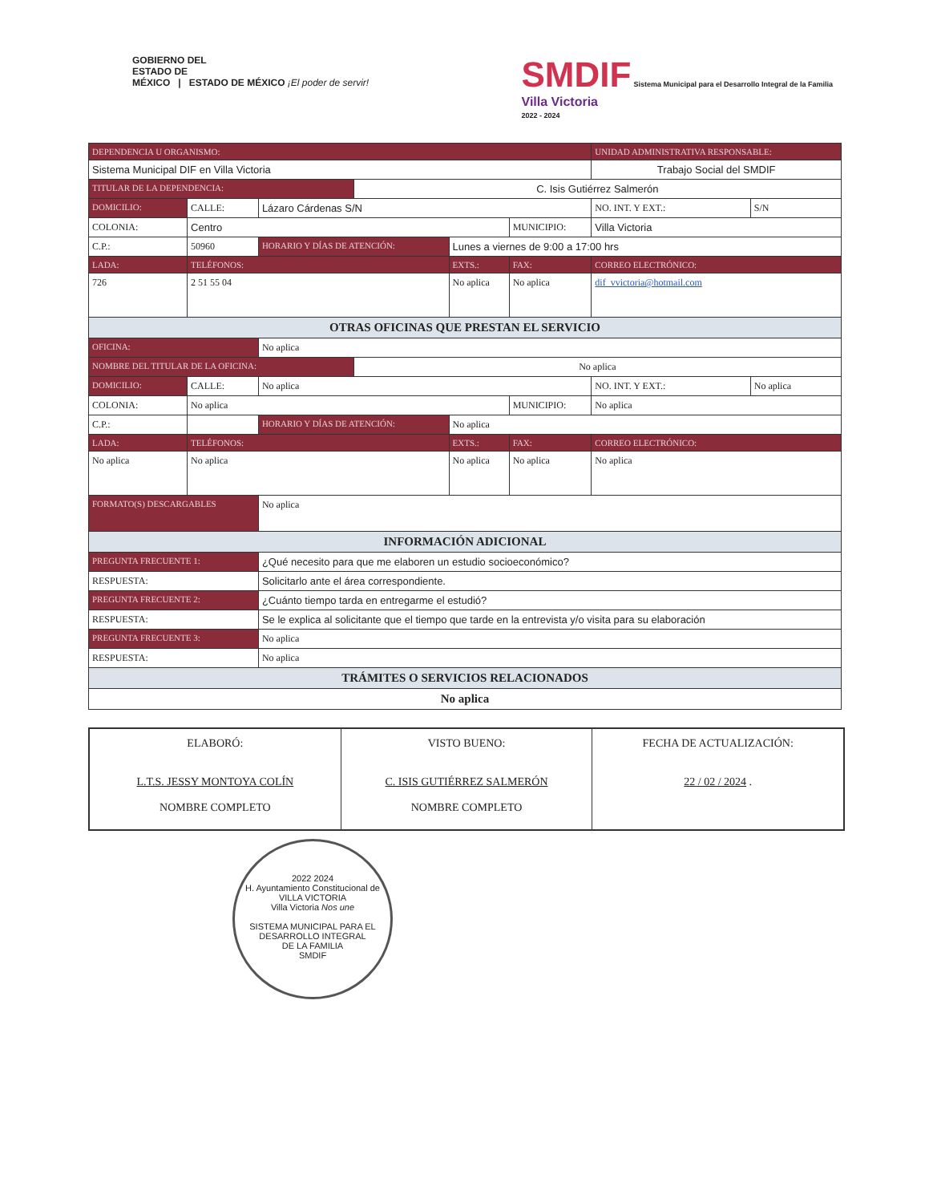GOBIERNO DEL
ESTADO DE
MÉXICO | ESTADO DE MÉXICO ¡El poder de servir!
SMDIF Sistema Municipal para el Desarrollo Integral de la Familia
Villa Victoria
2022 - 2024
| DEPENDENCIA U ORGANISMO: | | | | | | UNIDAD ADMINISTRATIVA RESPONSABLE: | | |
| Sistema Municipal DIF en Villa Victoria | | | | | | Trabajo Social del SMDIF | | |
| TITULAR DE LA DEPENDENCIA: | | | C. Isis Gutiérrez Salmerón | | | | | |
| DOMICILIO: | CALLE: | Lázaro Cárdenas S/N | | | | | NO. INT. Y EXT.: | S/N |
| COLONIA: | Centro | | | | MUNICIPIO: | Villa Victoria | | |
| C.P.: | 50960 | HORARIO Y DÍAS DE ATENCIÓN: | | Lunes a viernes de 9:00 a 17:00 hrs | | | | |
| LADA: | TELÉFONOS: | | | EXTS.: | FAX: | | CORREO ELECTRÓNICO: | |
| 726 | 2 51 55 04 | | | No aplica | No aplica | | dif_vvictoria@hotmail.com | |
| OTRAS OFICINAS QUE PRESTAN EL SERVICIO | | | | | | | | |
| OFICINA: | | No aplica | | | | | | |
| NOMBRE DEL TITULAR DE LA OFICINA: | | | No aplica | | | | | |
| DOMICILIO: | CALLE: | No aplica | | | | | NO. INT. Y EXT.: | No aplica |
| COLONIA: | No aplica | | | | MUNICIPIO: | No aplica | | |
| C.P.: | | HORARIO Y DÍAS DE ATENCIÓN: | | No aplica | | | | |
| LADA: | TELÉFONOS: | | | EXTS.: | FAX: | | CORREO ELECTRÓNICO: | |
| No aplica | No aplica | | | No aplica | No aplica | | No aplica | |
| FORMATO(S) DESCARGABLES | | No aplica | | | | | | |
| INFORMACIÓN ADICIONAL | | | | | | | | |
| PREGUNTA FRECUENTE 1: | | ¿Qué necesito para que me elaboren un estudio socioeconómico? | | | | | | |
| RESPUESTA: | | Solicitarlo ante el área correspondiente. | | | | | | |
| PREGUNTA FRECUENTE 2: | | ¿Cuánto tiempo tarda en entregarme el estudió? | | | | | | |
| RESPUESTA: | | Se le explica al solicitante que el tiempo que tarde en la entrevista y/o visita para su elaboración | | | | | | |
| PREGUNTA FRECUENTE 3: | | No aplica | | | | | | |
| RESPUESTA: | | No aplica | | | | | | |
| TRÁMITES O SERVICIOS RELACIONADOS | | | | | | | | |
| No aplica | | | | | | | | |
ELABORÓ:
L.T.S. JESSY MONTOYA COLÍN
NOMBRE COMPLETO
VISTO BUENO:
C. ISIS GUTIÉRREZ SALMERÓN
NOMBRE COMPLETO
FECHA DE ACTUALIZACIÓN:
22 / 02 / 2024 .
2022 2024
H. Ayuntamiento Constitucional de
VILLA VICTORIA
Villa Victoria Nos une
SISTEMA MUNICIPAL PARA EL
DESARROLLO INTEGRAL
DE LA FAMILIA
SMDIF